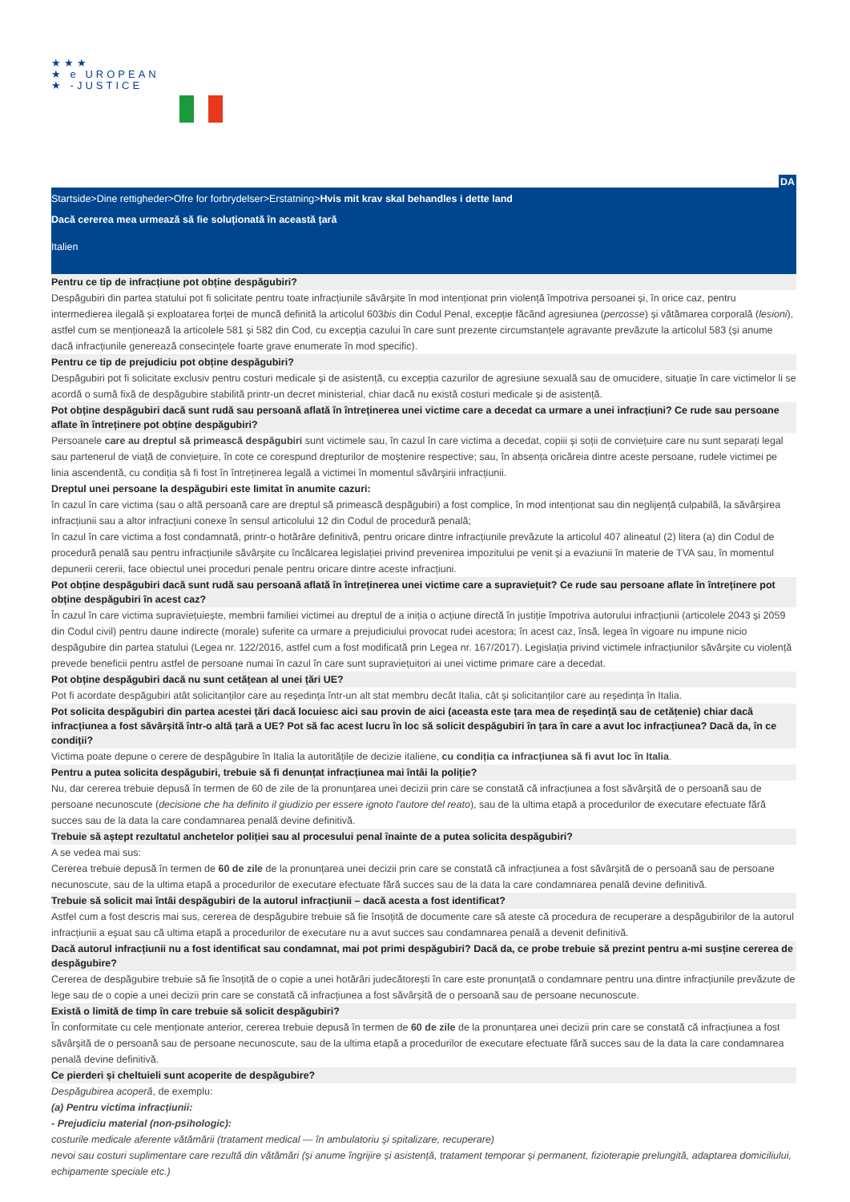★★★
★ e UROPEAN
★ -JUSTICE
DA
Startside>Dine rettigheder>Ofre for forbrydelser>Erstatning>Hvis mit krav skal behandles i dette land
Dacă cererea mea urmează să fie soluționată în această țară
Italien
Pentru ce tip de infracțiune pot obține despăgubiri?
Despăgubiri din partea statului pot fi solicitate pentru toate infracțiunile săvârșite în mod intenționat prin violență împotriva persoanei și, în orice caz, pentru intermedierea ilegală și exploatarea forței de muncă definită la articolul 603bis din Codul Penal, excepție făcând agresiunea (percosse) și vătămarea corporală (lesioni), astfel cum se menționează la articolele 581 și 582 din Cod, cu excepția cazului în care sunt prezente circumstanțele agravante prevăzute la articolul 583 (și anume dacă infracțiunile generează consecințele foarte grave enumerate în mod specific).
Pentru ce tip de prejudiciu pot obține despăgubiri?
Despăgubiri pot fi solicitate exclusiv pentru costuri medicale și de asistență, cu excepția cazurilor de agresiune sexuală sau de omucidere, situație în care victimelor li se acordă o sumă fixă de despăgubire stabilită printr-un decret ministerial, chiar dacă nu există costuri medicale și de asistență.
Pot obține despăgubiri dacă sunt rudă sau persoană aflată în întreținerea unei victime care a decedat ca urmare a unei infracțiuni? Ce rude sau persoane aflate în întreținere pot obține despăgubiri?
Persoanele care au dreptul să primească despăgubiri sunt victimele sau, în cazul în care victima a decedat, copiii și soții de conviețuire care nu sunt separați legal sau partenerul de viață de conviețuire, în cote ce corespund drepturilor de moștenire respective; sau, în absența oricăreia dintre aceste persoane, rudele victimei pe linia ascendentă, cu condiția să fi fost în întreținerea legală a victimei în momentul săvârșirii infracțiunii.
Dreptul unei persoane la despăgubiri este limitat în anumite cazuri:
în cazul în care victima (sau o altă persoană care are dreptul să primească despăgubiri) a fost complice, în mod intenționat sau din neglijență culpabilă, la săvârșirea infracțiunii sau a altor infracțiuni conexe în sensul articolului 12 din Codul de procedură penală;
în cazul în care victima a fost condamnată, printr-o hotărâre definitivă, pentru oricare dintre infracțiunile prevăzute la articolul 407 alineatul (2) litera (a) din Codul de procedură penală sau pentru infracțiunile săvârșite cu încălcarea legislației privind prevenirea impozitului pe venit și a evaziunii în materie de TVA sau, în momentul depunerii cererii, face obiectul unei proceduri penale pentru oricare dintre aceste infracțiuni.
Pot obține despăgubiri dacă sunt rudă sau persoană aflată în întreținerea unei victime care a supraviețuit? Ce rude sau persoane aflate în întreținere pot obține despăgubiri în acest caz?
În cazul în care victima supraviețuiește, membrii familiei victimei au dreptul de a iniția o acțiune directă în justiție împotriva autorului infracțiunii (articolele 2043 și 2059 din Codul civil) pentru daune indirecte (morale) suferite ca urmare a prejudiciului provocat rudei acestora; în acest caz, însă, legea în vigoare nu impune nicio despăgubire din partea statului (Legea nr. 122/2016, astfel cum a fost modificată prin Legea nr. 167/2017). Legislația privind victimele infracțiunilor săvârșite cu violență prevede beneficii pentru astfel de persoane numai în cazul în care sunt supraviețuitori ai unei victime primare care a decedat.
Pot obține despăgubiri dacă nu sunt cetățean al unei țări UE?
Pot fi acordate despăgubiri atât solicitanților care au reședința într-un alt stat membru decât Italia, cât și solicitanților care au reședința în Italia.
Pot solicita despăgubiri din partea acestei țări dacă locuiesc aici sau provin de aici (aceasta este țara mea de reședință sau de cetățenie) chiar dacă infracțiunea a fost săvârșită într-o altă țară a UE? Pot să fac acest lucru în loc să solicit despăgubiri în țara în care a avut loc infracțiunea? Dacă da, în ce condiții?
Victima poate depune o cerere de despăgubire în Italia la autoritățile de decizie italiene, cu condiția ca infracțiunea să fi avut loc în Italia.
Pentru a putea solicita despăgubiri, trebuie să fi denunțat infracțiunea mai întâi la poliție?
Nu, dar cererea trebuie depusă în termen de 60 de zile de la pronunțarea unei decizii prin care se constată că infracțiunea a fost săvârșită de o persoană sau de persoane necunoscute (decisione che ha definito il giudizio per essere ignoto l'autore del reato), sau de la ultima etapă a procedurilor de executare efectuate fără succes sau de la data la care condamnarea penală devine definitivă.
Trebuie să aștept rezultatul anchetelor poliției sau al procesului penal înainte de a putea solicita despăgubiri?
A se vedea mai sus:
Cererea trebuie depusă în termen de 60 de zile de la pronunțarea unei decizii prin care se constată că infracțiunea a fost săvârșită de o persoană sau de persoane necunoscute, sau de la ultima etapă a procedurilor de executare efectuate fără succes sau de la data la care condamnarea penală devine definitivă.
Trebuie să solicit mai întâi despăgubiri de la autorul infracțiunii – dacă acesta a fost identificat?
Astfel cum a fost descris mai sus, cererea de despăgubire trebuie să fie însoțită de documente care să ateste că procedura de recuperare a despăgubirilor de la autorul infracțiunii a eșuat sau că ultima etapă a procedurilor de executare nu a avut succes sau condamnarea penală a devenit definitivă.
Dacă autorul infracțiunii nu a fost identificat sau condamnat, mai pot primi despăgubiri? Dacă da, ce probe trebuie să prezint pentru a-mi susține cererea de despăgubire?
Cererea de despăgubire trebuie să fie însoțită de o copie a unei hotărâri judecătorești în care este pronunțată o condamnare pentru una dintre infracțiunile prevăzute de lege sau de o copie a unei decizii prin care se constată că infracțiunea a fost săvârșită de o persoană sau de persoane necunoscute.
Există o limită de timp în care trebuie să solicit despăgubiri?
În conformitate cu cele menționate anterior, cererea trebuie depusă în termen de 60 de zile de la pronunțarea unei decizii prin care se constată că infracțiunea a fost săvârșită de o persoană sau de persoane necunoscute, sau de la ultima etapă a procedurilor de executare efectuate fără succes sau de la data la care condamnarea penală devine definitivă.
Ce pierderi și cheltuieli sunt acoperite de despăgubire?
Despăgubirea acoperă, de exemplu:
(a) Pentru victima infracțiunii:
- Prejudiciu material (non-psihologic):
costurile medicale aferente vătămării (tratament medical — în ambulatoriu și spitalizare, recuperare)
nevoi sau costuri suplimentare care rezultă din vătămări (și anume îngrijire și asistență, tratament temporar și permanent, fizioterapie prelungită, adaptarea domiciliului, echipamente speciale etc.)